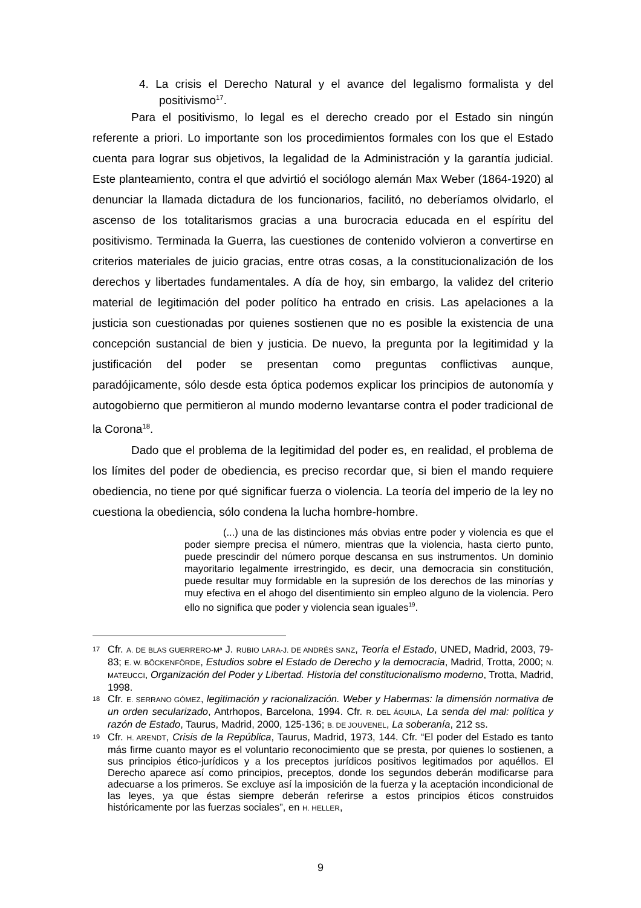4. La crisis el Derecho Natural y el avance del legalismo formalista y del positivismo<sup>17</sup>.
Para el positivismo, lo legal es el derecho creado por el Estado sin ningún referente a priori. Lo importante son los procedimientos formales con los que el Estado cuenta para lograr sus objetivos, la legalidad de la Administración y la garantía judicial. Este planteamiento, contra el que advirtió el sociólogo alemán Max Weber (1864-1920) al denunciar la llamada dictadura de los funcionarios, facilitó, no deberíamos olvidarlo, el ascenso de los totalitarismos gracias a una burocracia educada en el espíritu del positivismo. Terminada la Guerra, las cuestiones de contenido volvieron a convertirse en criterios materiales de juicio gracias, entre otras cosas, a la constitucionalización de los derechos y libertades fundamentales. A día de hoy, sin embargo, la validez del criterio material de legitimación del poder político ha entrado en crisis. Las apelaciones a la justicia son cuestionadas por quienes sostienen que no es posible la existencia de una concepción sustancial de bien y justicia. De nuevo, la pregunta por la legitimidad y la justificación del poder se presentan como preguntas conflictivas aunque, paradójicamente, sólo desde esta óptica podemos explicar los principios de autonomía y autogobierno que permitieron al mundo moderno levantarse contra el poder tradicional de la Corona<sup>18</sup>.
Dado que el problema de la legitimidad del poder es, en realidad, el problema de los límites del poder de obediencia, es preciso recordar que, si bien el mando requiere obediencia, no tiene por qué significar fuerza o violencia. La teoría del imperio de la ley no cuestiona la obediencia, sólo condena la lucha hombre-hombre.
(...) una de las distinciones más obvias entre poder y violencia es que el poder siempre precisa el número, mientras que la violencia, hasta cierto punto, puede prescindir del número porque descansa en sus instrumentos. Un dominio mayoritario legalmente irrestringido, es decir, una democracia sin constitución, puede resultar muy formidable en la supresión de los derechos de las minorías y muy efectiva en el ahogo del disentimiento sin empleo alguno de la violencia. Pero ello no significa que poder y violencia sean iguales<sup>19</sup>.
17 Cfr. A. DE BLAS GUERRERO-Mª J. RUBIO LARA-J. DE ANDRÉS SANZ, Teoría el Estado, UNED, Madrid, 2003, 79-83; E. W. BÖCKENFÖRDE, Estudios sobre el Estado de Derecho y la democracia, Madrid, Trotta, 2000; N. MATEUCCI, Organización del Poder y Libertad. Historia del constitucionalismo moderno, Trotta, Madrid, 1998.
18 Cfr. E. SERRANO GÓMEZ, legitimación y racionalización. Weber y Habermas: la dimensión normativa de un orden secularizado, Antrhopos, Barcelona, 1994. Cfr. R. DEL ÁGUILA, La senda del mal: política y razón de Estado, Taurus, Madrid, 2000, 125-136; B. DE JOUVENEL, La soberanía, 212 ss.
19 Cfr. H. ARENDT, Crisis de la República, Taurus, Madrid, 1973, 144. Cfr. “El poder del Estado es tanto más firme cuanto mayor es el voluntario reconocimiento que se presta, por quienes lo sostienen, a sus principios ético-jurídicos y a los preceptos jurídicos positivos legitimados por aquéllos. El Derecho aparece así como principios, preceptos, donde los segundos deberán modificarse para adecuarse a los primeros. Se excluye así la imposición de la fuerza y la aceptación incondicional de las leyes, ya que éstas siempre deberán referirse a estos principios éticos construidos históricamente por las fuerzas sociales”, en H. HELLER,
9